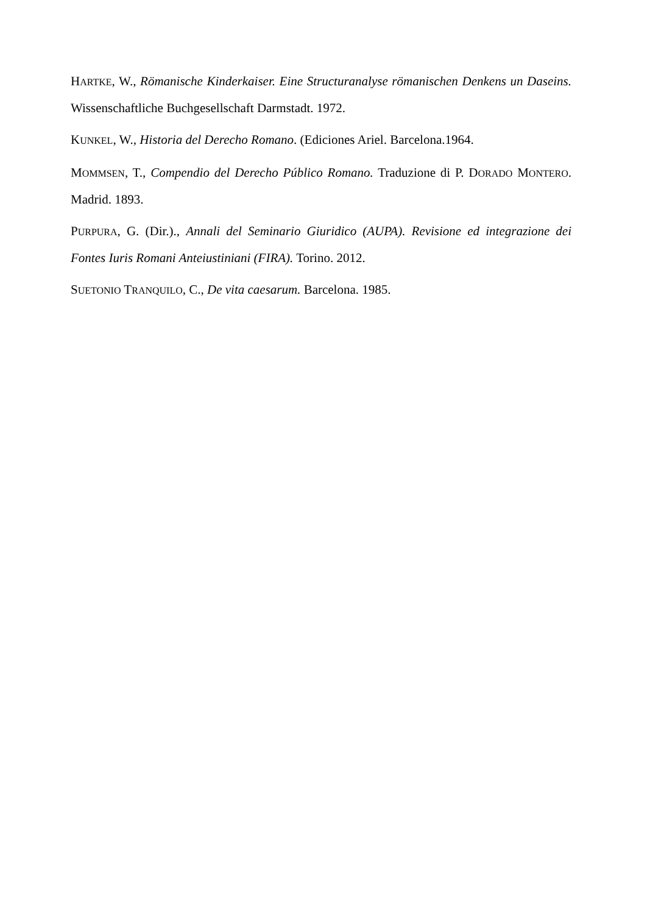HARTKE, W., Römanische Kinderkaiser. Eine Structuranalyse römanischen Denkens un Daseins. Wissenschaftliche Buchgesellschaft Darmstadt. 1972.
KUNKEL, W., Historia del Derecho Romano. (Ediciones Ariel. Barcelona.1964.
MOMMSEN, T., Compendio del Derecho Público Romano. Traduzione di P. DORADO MONTERO. Madrid. 1893.
PURPURA, G. (Dir.)., Annali del Seminario Giuridico (AUPA). Revisione ed integrazione dei Fontes Iuris Romani Anteiustiniani (FIRA). Torino. 2012.
SUETONIO TRANQUILO, C., De vita caesarum. Barcelona. 1985.